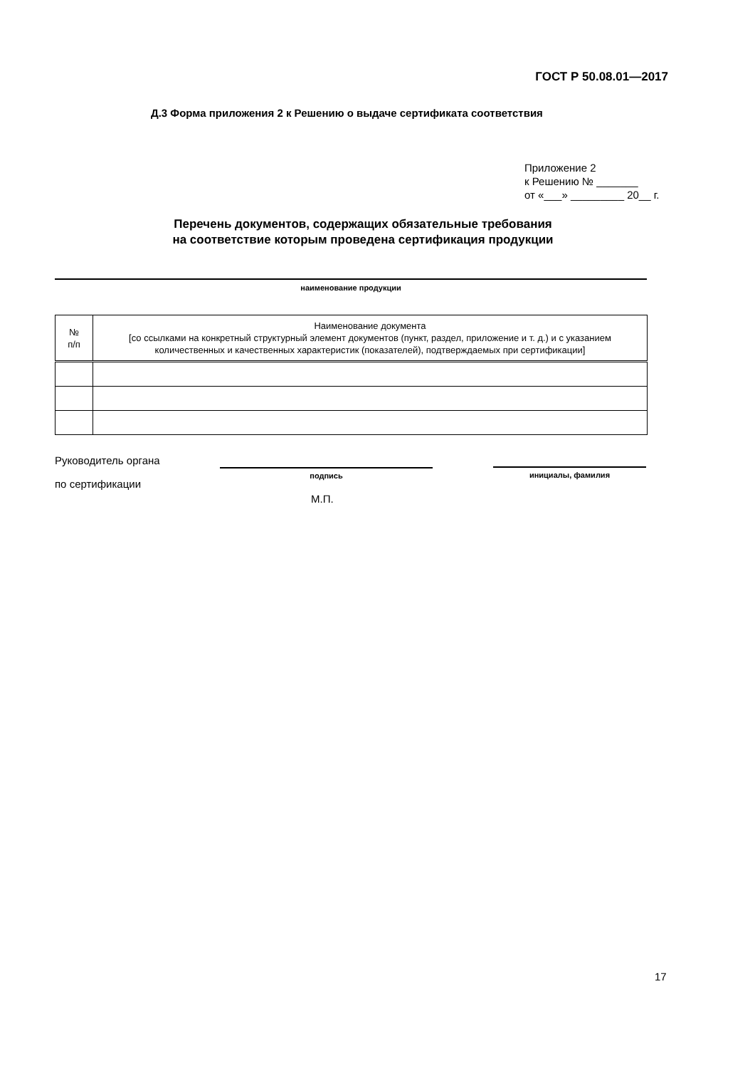ГОСТ Р 50.08.01—2017
Д.3 Форма приложения 2 к Решению о выдаче сертификата соответствия
Приложение 2
к Решению № _______
от «___» _________ 20__ г.
Перечень документов, содержащих обязательные требования
на соответствие которым проведена сертификация продукции
наименование продукции
| № п/п | Наименование документа [со ссылками на конкретный структурный элемент документов (пункт, раздел, приложение и т. д.) и с указанием количественных и качественных характеристик (показателей), подтверждаемых при сертификации] |
| --- | --- |
Руководитель органа
по сертификации
подпись инициалы, фамилия
М.П.
17